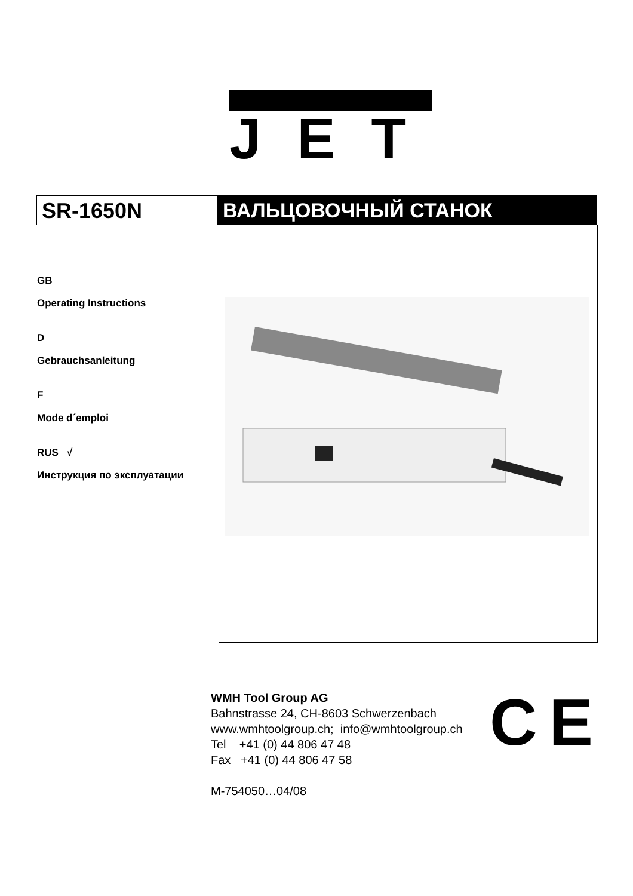JET
SR-1650N ВАЛЬЦОВОЧНЫЙ СТАНОК
GB
Operating Instructions
D
Gebrauchsanleitung
F
Mode d´emploi
RUS √
Инструкция по эксплуатации
WMH Tool Group AG
Bahnstrasse 24, CH-8603 Schwerzenbach
www.wmhtoolgroup.ch; info@wmhtoolgroup.ch
Tel +41 (0) 44 806 47 48
Fax +41 (0) 44 806 47 58
M-754050…04/08
CE